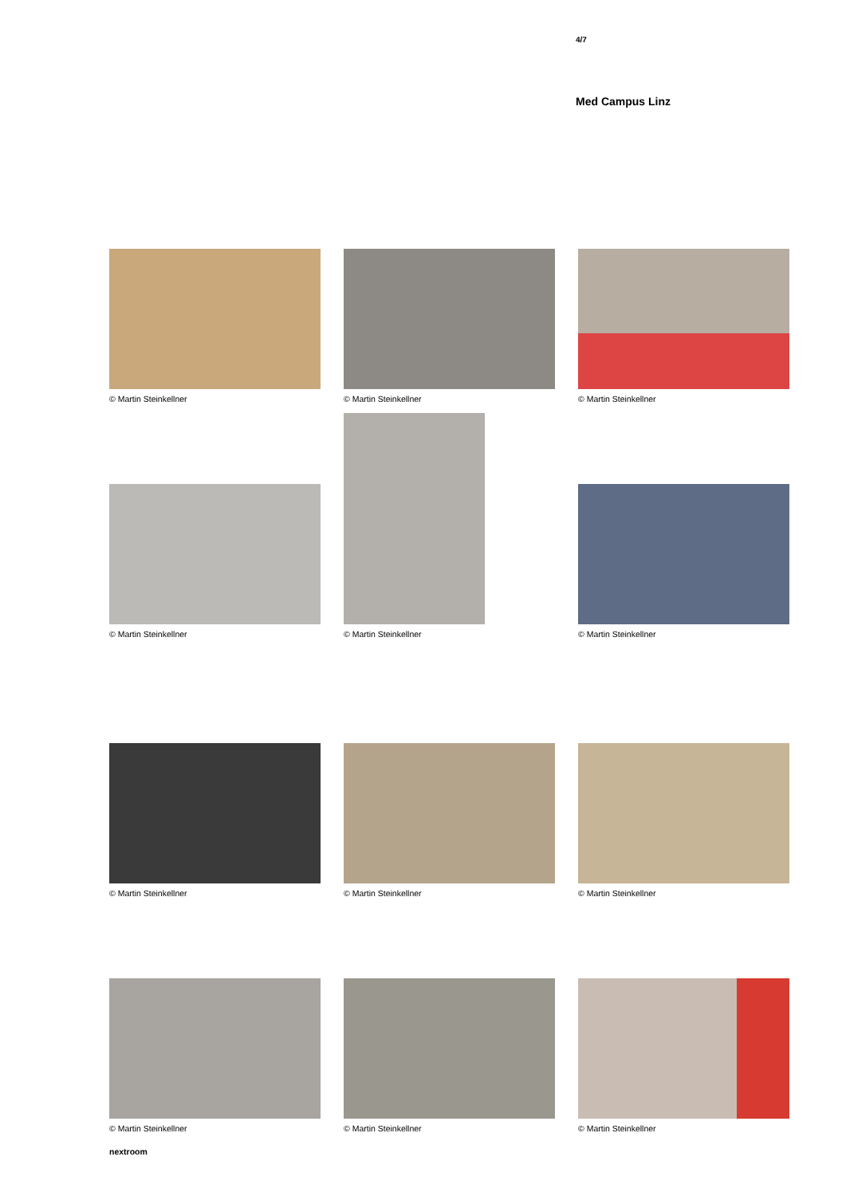4/7
Med Campus Linz
© Martin Steinkellner
© Martin Steinkellner
© Martin Steinkellner
© Martin Steinkellner
© Martin Steinkellner
© Martin Steinkellner
© Martin Steinkellner
© Martin Steinkellner
© Martin Steinkellner
© Martin Steinkellner
© Martin Steinkellner
© Martin Steinkellner
nextroom